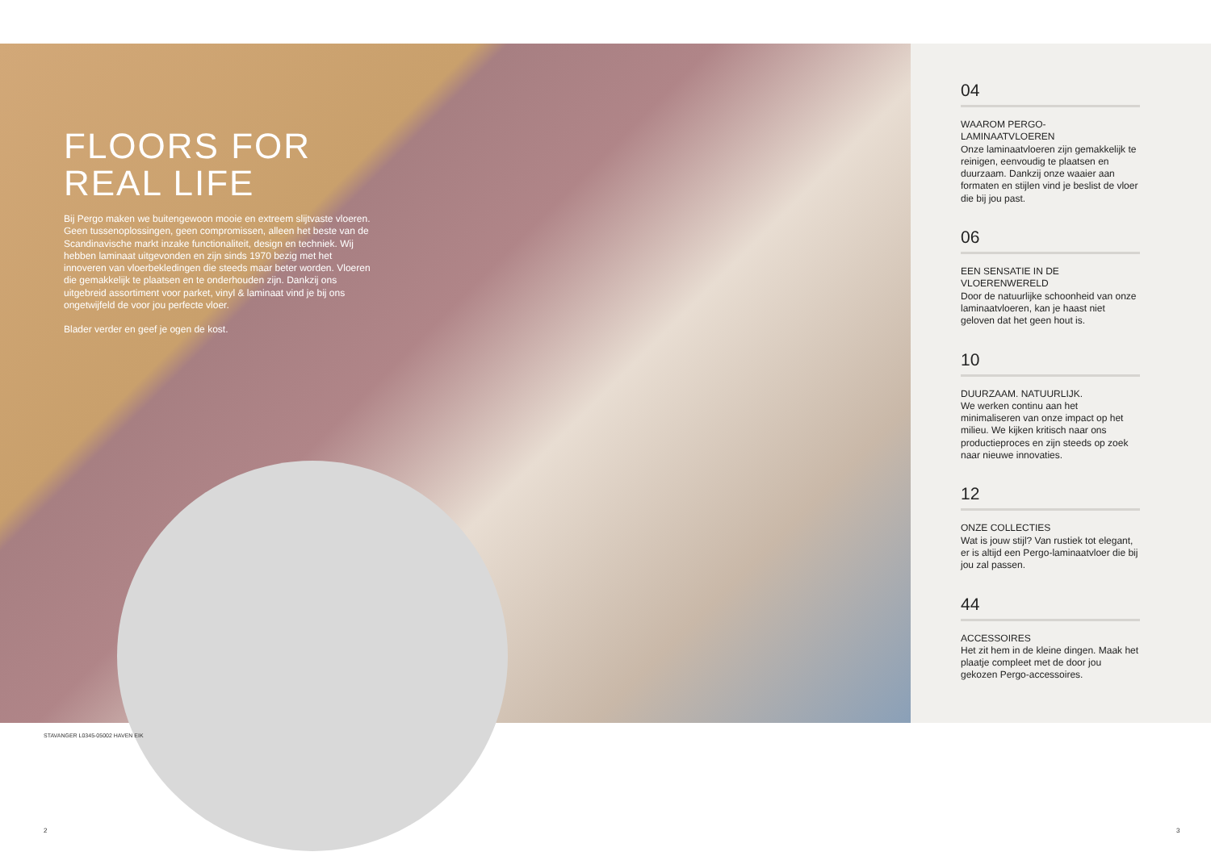FLOORS FOR
REAL LIFE
Bij Pergo maken we buitengewoon mooie en extreem slijtvaste vloeren. Geen tussenoplossingen, geen compromissen, alleen het beste van de Scandinavische markt inzake functionaliteit, design en techniek. Wij hebben laminaat uitgevonden en zijn sinds 1970 bezig met het innoveren van vloerbekledingen die steeds maar beter worden. Vloeren die gemakkelijk te plaatsen en te onderhouden zijn. Dankzij ons uitgebreid assortiment voor parket, vinyl & laminaat vind je bij ons ongetwijfeld de voor jou perfecte vloer.
Blader verder en geef je ogen de kost.
04
WAAROM PERGO-LAMINAATVLOEREN
Onze laminaatvloeren zijn gemakkelijk te reinigen, eenvoudig te plaatsen en duurzaam. Dankzij onze waaier aan formaten en stijlen vind je beslist de vloer die bij jou past.
06
EEN SENSATIE IN DE VLOERENWERELD
Door de natuurlijke schoonheid van onze laminaatvloeren, kan je haast niet geloven dat het geen hout is.
10
DUURZAAM. NATUURLIJK.
We werken continu aan het minimaliseren van onze impact op het milieu. We kijken kritisch naar ons productieproces en zijn steeds op zoek naar nieuwe innovaties.
12
ONZE COLLECTIES
Wat is jouw stijl? Van rustiek tot elegant, er is altijd een Pergo-laminaatvloer die bij jou zal passen.
44
ACCESSOIRES
Het zit hem in de kleine dingen. Maak het plaatje compleet met de door jou gekozen Pergo-accessoires.
STAVANGER L0345-05002 HAVEN EIK
2 3